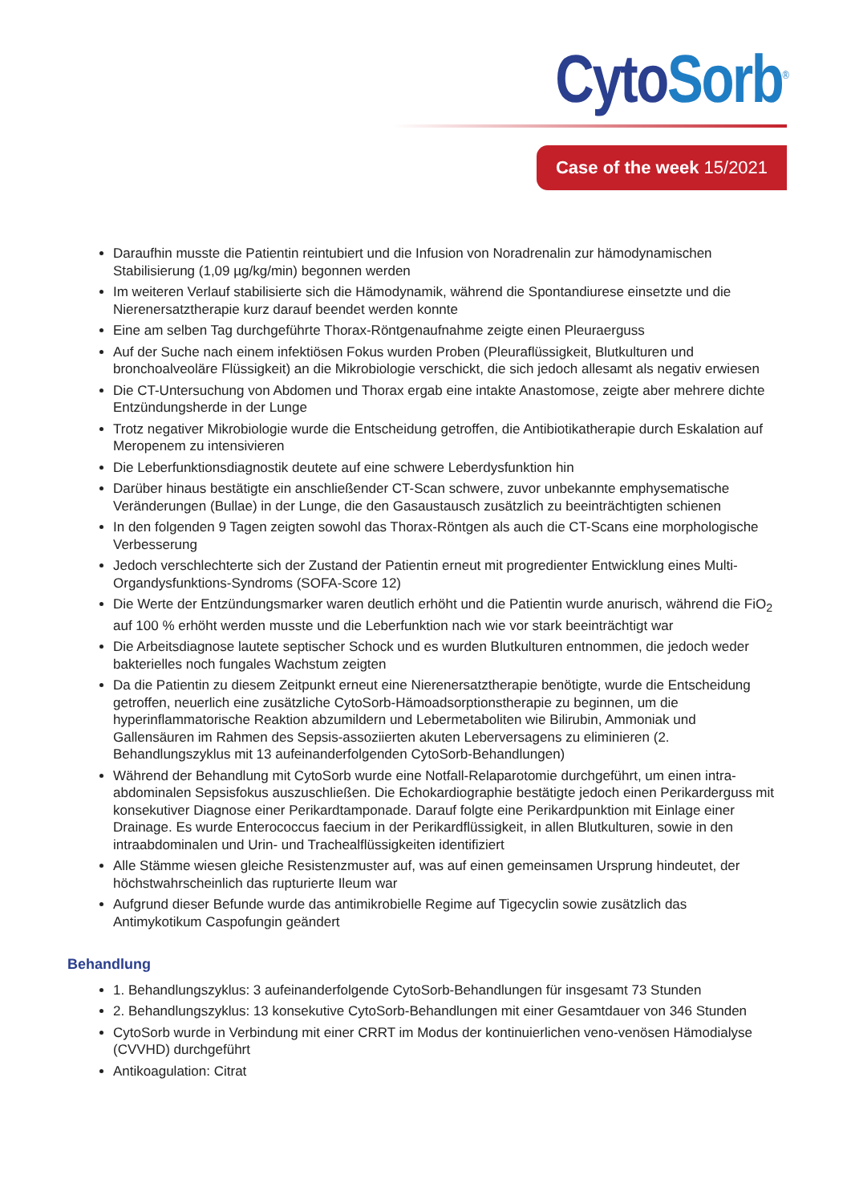Cyto Sorb<sup>®</sup>
Case of the week 15/2021
Daraufhin musste die Patientin reintubiert und die Infusion von Noradrenalin zur hämodynamischen Stabilisierung (1,09 µg/kg/min) begonnen werden
Im weiteren Verlauf stabilisierte sich die Hämodynamik, während die Spontandiurese einsetzte und die Nierenersatztherapie kurz darauf beendet werden konnte
Eine am selben Tag durchgeführte Thorax-Röntgenaufnahme zeigte einen Pleuraerguss
Auf der Suche nach einem infektiösen Fokus wurden Proben (Pleuraflüssigkeit, Blutkulturen und bronchoalveoläre Flüssigkeit) an die Mikrobiologie verschickt, die sich jedoch allesamt als negativ erwiesen
Die CT-Untersuchung von Abdomen und Thorax ergab eine intakte Anastomose, zeigte aber mehrere dichte Entzündungsherde in der Lunge
Trotz negativer Mikrobiologie wurde die Entscheidung getroffen, die Antibiotikatherapie durch Eskalation auf Meropenem zu intensivieren
Die Leberfunktionsdiagnostik deutete auf eine schwere Leberdysfunktion hin
Darüber hinaus bestätigte ein anschließender CT-Scan schwere, zuvor unbekannte emphysematische Veränderungen (Bullae) in der Lunge, die den Gasaustausch zusätzlich zu beeinträchtigten schienen
In den folgenden 9 Tagen zeigten sowohl das Thorax-Röntgen als auch die CT-Scans eine morphologische Verbesserung
Jedoch verschlechterte sich der Zustand der Patientin erneut mit progredienter Entwicklung eines Multi-Organdysfunktions-Syndroms (SOFA-Score 12)
Die Werte der Entzündungsmarker waren deutlich erhöht und die Patientin wurde anurisch, während die FiO<sub>2</sub> auf 100 % erhöht werden musste und die Leberfunktion nach wie vor stark beeinträchtigt war
Die Arbeitsdiagnose lautete septischer Schock und es wurden Blutkulturen entnommen, die jedoch weder bakterielles noch fungales Wachstum zeigten
Da die Patientin zu diesem Zeitpunkt erneut eine Nierenersatztherapie benötigte, wurde die Entscheidung getroffen, neuerlich eine zusätzliche CytoSorb-Hämoadsorptionstherapie zu beginnen, um die hyperinflammatorische Reaktion abzumildern und Lebermetaboliten wie Bilirubin, Ammoniak und Gallensäuren im Rahmen des Sepsis-assoziierten akuten Leberversagens zu eliminieren (2. Behandlungszyklus mit 13 aufeinanderfolgenden CytoSorb-Behandlungen)
Während der Behandlung mit CytoSorb wurde eine Notfall-Relaparotomie durchgeführt, um einen intra-abdominalen Sepsisfokus auszuschließen. Die Echokardiographie bestätigte jedoch einen Perikarderguss mit konsekutiver Diagnose einer Perikardtamponade. Darauf folgte eine Perikardpunktion mit Einlage einer Drainage. Es wurde Enterococcus faecium in der Perikardflüssigkeit, in allen Blutkulturen, sowie in den intraabdominalen und Urin- und Trachealflüssigkeiten identifiziert
Alle Stämme wiesen gleiche Resistenzmuster auf, was auf einen gemeinsamen Ursprung hindeutet, der höchstwahrscheinlich das rupturierte Ileum war
Aufgrund dieser Befunde wurde das antimikrobielle Regime auf Tigecyclin sowie zusätzlich das Antimykotikum Caspofungin geändert
Behandlung
1. Behandlungszyklus: 3 aufeinanderfolgende CytoSorb-Behandlungen für insgesamt 73 Stunden
2. Behandlungszyklus: 13 konsekutive CytoSorb-Behandlungen mit einer Gesamtdauer von 346 Stunden
CytoSorb wurde in Verbindung mit einer CRRT im Modus der kontinuierlichen veno-venösen Hämodialyse (CVVHD) durchgeführt
Antikoagulation: Citrat